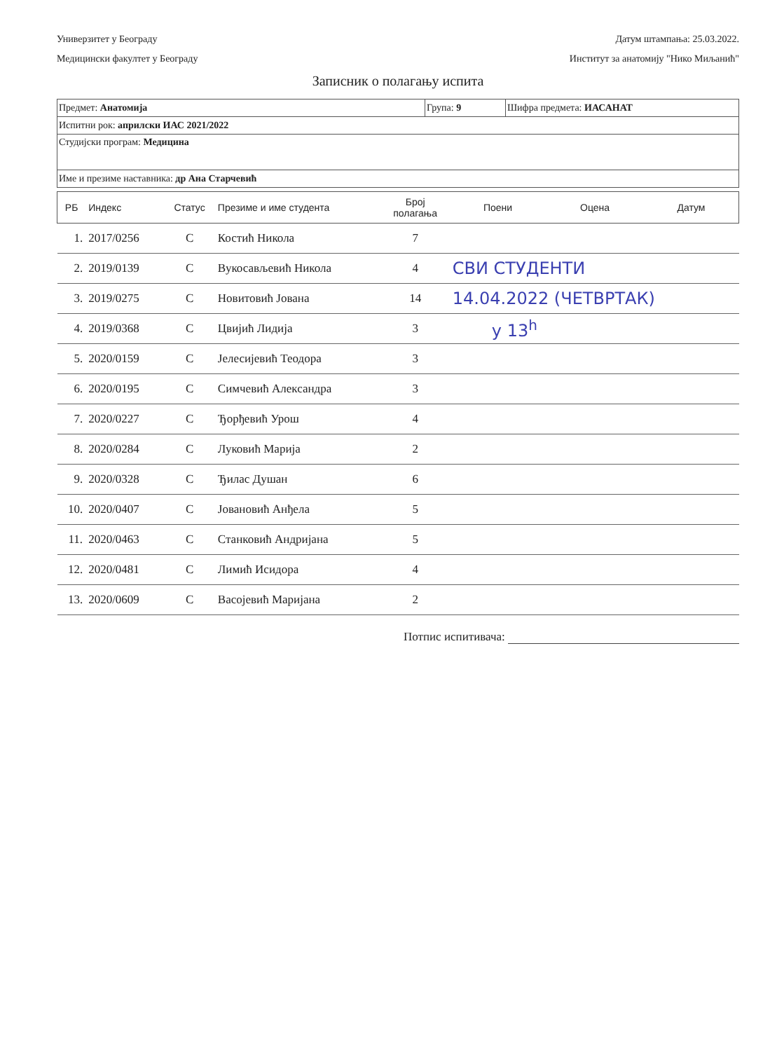Универзитет у Београду
Медицински факултет у Београду
Датум штампања: 25.03.2022.
Институт за анатомију "Нико Миљанић"
Записник о полагању испита
| Предмет: Анатомија | Група: 9 | Шифра предмета: ИАСАНАТ |
| Испитни рок: априлски ИАС 2021/2022 | | |
| Студијски програм: Медицина | | |
| Име и презиме наставника: др Ана Старчевић | | |
| РБ | Индекс | Статус | Презиме и име студента | Број полагања | Поени | Оцена | Датум |
| --- | --- | --- | --- | --- | --- | --- | --- |
| 1. | 2017/0256 | С | Костић Никола | 7 | | | |
| 2. | 2019/0139 | С | Вукосављевић Никола | 4 | СВИ СТУДЕНТИ | | |
| 3. | 2019/0275 | С | Новитовић Јована | 14 | 14.04.2022 (ЧЕТВРТАК) | | |
| 4. | 2019/0368 | С | Цвијић Лидија | 3 | у 13<sup>h</sup> | | |
| 5. | 2020/0159 | С | Јелесијевић Теодора | 3 | | | |
| 6. | 2020/0195 | С | Симчевић Александра | 3 | | | |
| 7. | 2020/0227 | С | Ђорђевић Урош | 4 | | | |
| 8. | 2020/0284 | С | Луковић Марија | 2 | | | |
| 9. | 2020/0328 | С | Ђилас Душан | 6 | | | |
| 10. | 2020/0407 | С | Јовановић Анђела | 5 | | | |
| 11. | 2020/0463 | С | Станковић Андријана | 5 | | | |
| 12. | 2020/0481 | С | Лимић Исидора | 4 | | | |
| 13. | 2020/0609 | С | Васојевић Маријана | 2 | | | |
Потпис испитивача: